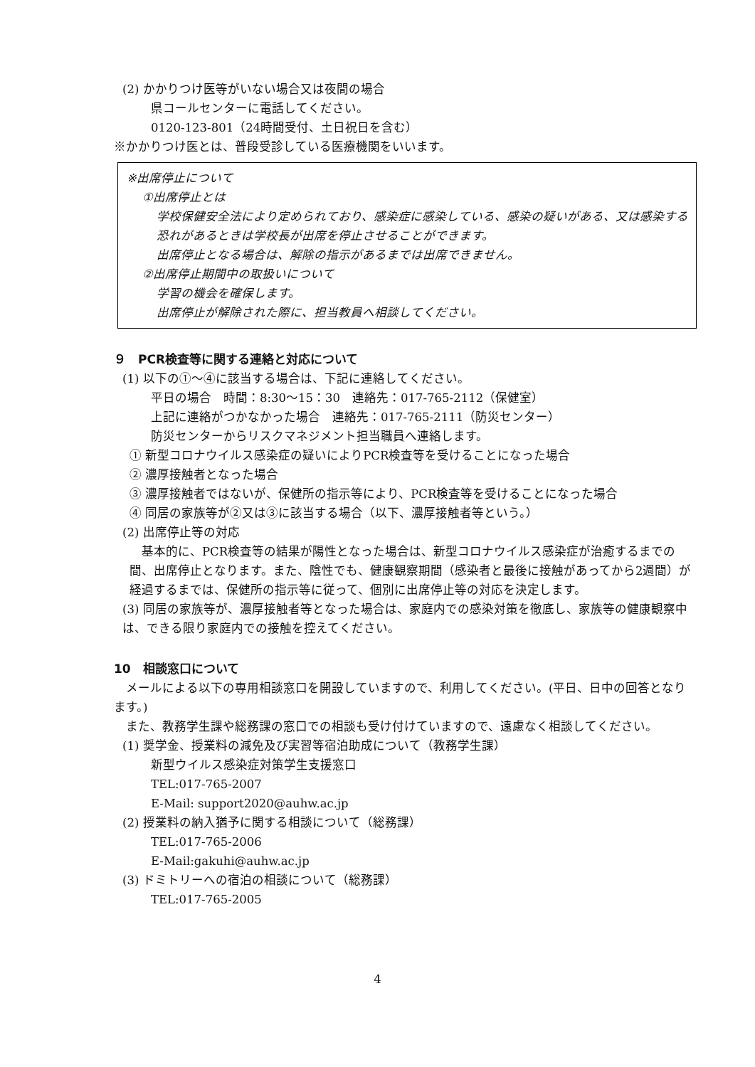(2) かかりつけ医等がいない場合又は夜間の場合
県コールセンターに電話してください。
0120-123-801（24時間受付、土日祝日を含む）
※かかりつけ医とは、普段受診している医療機関をいいます。
※出席停止について
①出席停止とは
学校保健安全法により定められており、感染症に感染している、感染の疑いがある、又は感染する恐れがあるときは学校長が出席を停止させることができます。
出席停止となる場合は、解除の指示があるまでは出席できません。
②出席停止期間中の取扱いについて
学習の機会を確保します。
出席停止が解除された際に、担当教員へ相談してください。
９　PCR検査等に関する連絡と対応について
(1) 以下の①～④に該当する場合は、下記に連絡してください。
平日の場合　時間：8:30～15：30　連絡先：017-765-2112（保健室）
上記に連絡がつかなかった場合　連絡先：017-765-2111（防災センター）
防災センターからリスクマネジメント担当職員へ連絡します。
① 新型コロナウイルス感染症の疑いによりPCR検査等を受けることになった場合
② 濃厚接触者となった場合
③ 濃厚接触者ではないが、保健所の指示等により、PCR検査等を受けることになった場合
④ 同居の家族等が②又は③に該当する場合（以下、濃厚接触者等という。）
(2) 出席停止等の対応
　基本的に、PCR検査等の結果が陽性となった場合は、新型コロナウイルス感染症が治癒するまでの間、出席停止となります。また、陰性でも、健康観察期間（感染者と最後に接触があってから2週間）が経過するまでは、保健所の指示等に従って、個別に出席停止等の対応を決定します。
(3) 同居の家族等が、濃厚接触者等となった場合は、家庭内での感染対策を徹底し、家族等の健康観察中は、できる限り家庭内での接触を控えてください。
10　相談窓口について
　メールによる以下の専用相談窓口を開設していますので、利用してください。(平日、日中の回答となります。)
　また、教務学生課や総務課の窓口での相談も受け付けていますので、遠慮なく相談してください。
(1) 奨学金、授業料の減免及び実習等宿泊助成について（教務学生課）
新型ウイルス感染症対策学生支援窓口
TEL:017-765-2007
E-Mail: support2020@auhw.ac.jp
(2) 授業料の納入猶予に関する相談について（総務課）
TEL:017-765-2006
E-Mail:gakuhi@auhw.ac.jp
(3) ドミトリーへの宿泊の相談について（総務課）
TEL:017-765-2005
4